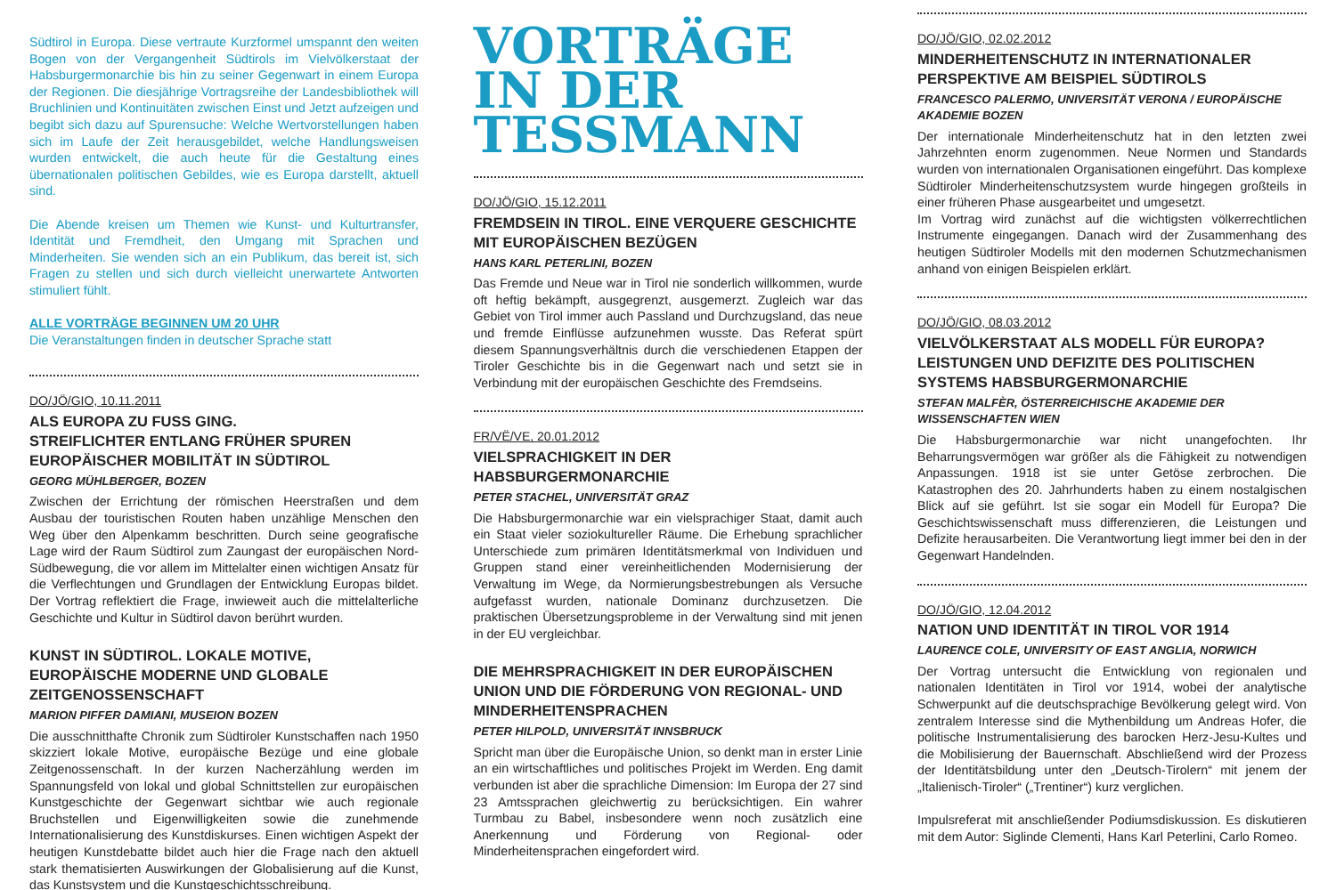Südtirol in Europa. Diese vertraute Kurzformel umspannt den weiten Bogen von der Vergangenheit Südtirols im Vielvölkerstaat der Habsburgermonarchie bis hin zu seiner Gegenwart in einem Europa der Regionen. Die diesjährige Vortragsreihe der Landesbibliothek will Bruchlinien und Kontinuitäten zwischen Einst und Jetzt aufzeigen und begibt sich dazu auf Spurensuche: Welche Wertvorstellungen haben sich im Laufe der Zeit herausgebildet, welche Handlungsweisen wurden entwickelt, die auch heute für die Gestaltung eines übernationalen politischen Gebildes, wie es Europa darstellt, aktuell sind.
Die Abende kreisen um Themen wie Kunst- und Kulturtransfer, Identität und Fremdheit, den Umgang mit Sprachen und Minderheiten. Sie wenden sich an ein Publikum, das bereit ist, sich Fragen zu stellen und sich durch vielleicht unerwartete Antworten stimuliert fühlt.
ALLE VORTRÄGE BEGINNEN UM 20 UHR
Die Veranstaltungen finden in deutscher Sprache statt
DO/JÖ/GIO, 10.11.2011
ALS EUROPA ZU FUSS GING.
STREIFLICHTER ENTLANG FRÜHER SPUREN EUROPÄISCHER MOBILITÄT IN SÜDTIROL
GEORG MÜHLBERGER, BOZEN
Zwischen der Errichtung der römischen Heerstraßen und dem Ausbau der touristischen Routen haben unzählige Menschen den Weg über den Alpenkamm beschritten. Durch seine geografische Lage wird der Raum Südtirol zum Zaungast der europäischen Nord-Südbewegung, die vor allem im Mittelalter einen wichtigen Ansatz für die Verflechtungen und Grundlagen der Entwicklung Europas bildet. Der Vortrag reflektiert die Frage, inwieweit auch die mittelalterliche Geschichte und Kultur in Südtirol davon berührt wurden.
KUNST IN SÜDTIROL. LOKALE MOTIVE, EUROPÄISCHE MODERNE UND GLOBALE ZEITGENOSSENSCHAFT
MARION PIFFER DAMIANI, MUSEION BOZEN
Die ausschnitthafte Chronik zum Südtiroler Kunstschaffen nach 1950 skizziert lokale Motive, europäische Bezüge und eine globale Zeitgenossenschaft. In der kurzen Nacherzählung werden im Spannungsfeld von lokal und global Schnittstellen zur europäischen Kunstgeschichte der Gegenwart sichtbar wie auch regionale Bruchstellen und Eigenwilligkeiten sowie die zunehmende Internationalisierung des Kunstdiskurses. Einen wichtigen Aspekt der heutigen Kunstdebatte bildet auch hier die Frage nach den aktuell stark thematisierten Auswirkungen der Globalisierung auf die Kunst, das Kunstsystem und die Kunstgeschichtsschreibung.
VORTRÄGE
IN DER
TESSMANN
DO/JÖ/GIO, 15.12.2011
FREMDSEIN IN TIROL. EINE VERQUERE GESCHICHTE MIT EUROPÄISCHEN BEZÜGEN
HANS KARL PETERLINI, BOZEN
Das Fremde und Neue war in Tirol nie sonderlich willkommen, wurde oft heftig bekämpft, ausgegrenzt, ausgemerzt. Zugleich war das Gebiet von Tirol immer auch Passland und Durchzugsland, das neue und fremde Einflüsse aufzunehmen wusste. Das Referat spürt diesem Spannungsverhältnis durch die verschiedenen Etappen der Tiroler Geschichte bis in die Gegenwart nach und setzt sie in Verbindung mit der europäischen Geschichte des Fremdseins.
FR/VË/VE, 20.01.2012
VIELSPRACHIGKEIT IN DER HABSBURGERMONARCHIE
PETER STACHEL, UNIVERSITÄT GRAZ
Die Habsburgermonarchie war ein vielsprachiger Staat, damit auch ein Staat vieler soziokultureller Räume. Die Erhebung sprachlicher Unterschiede zum primären Identitätsmerkmal von Individuen und Gruppen stand einer vereinheitlichenden Modernisierung der Verwaltung im Wege, da Normierungsbestrebungen als Versuche aufgefasst wurden, nationale Dominanz durchzusetzen. Die praktischen Übersetzungsprobleme in der Verwaltung sind mit jenen in der EU vergleichbar.
DIE MEHRSPRACHIGKEIT IN DER EUROPÄISCHEN UNION UND DIE FÖRDERUNG VON REGIONAL- UND MINDERHEITENSPRACHEN
PETER HILPOLD, UNIVERSITÄT INNSBRUCK
Spricht man über die Europäische Union, so denkt man in erster Linie an ein wirtschaftliches und politisches Projekt im Werden. Eng damit verbunden ist aber die sprachliche Dimension: Im Europa der 27 sind 23 Amtssprachen gleichwertig zu berücksichtigen. Ein wahrer Turmbau zu Babel, insbesondere wenn noch zusätzlich eine Anerkennung und Förderung von Regional- oder Minderheitensprachen eingefordert wird.
DO/JÖ/GIO, 02.02.2012
MINDERHEITENSCHUTZ IN INTERNATIONALER PERSPEKTIVE AM BEISPIEL SÜDTIROLS
FRANCESCO PALERMO, UNIVERSITÄT VERONA / EUROPÄISCHE AKADEMIE BOZEN
Der internationale Minderheitenschutz hat in den letzten zwei Jahrzehnten enorm zugenommen. Neue Normen und Standards wurden von internationalen Organisationen eingeführt. Das komplexe Südtiroler Minderheitenschutzsystem wurde hingegen großteils in einer früheren Phase ausgearbeitet und umgesetzt.
Im Vortrag wird zunächst auf die wichtigsten völkerrechtlichen Instrumente eingegangen. Danach wird der Zusammenhang des heutigen Südtiroler Modells mit den modernen Schutzmechanismen anhand von einigen Beispielen erklärt.
DO/JÖ/GIO, 08.03.2012
VIELVÖLKERSTAAT ALS MODELL FÜR EUROPA? LEISTUNGEN UND DEFIZITE DES POLITISCHEN SYSTEMS HABSBURGERMONARCHIE
STEFAN MALFÈR, ÖSTERREICHISCHE AKADEMIE DER WISSENSCHAFTEN WIEN
Die Habsburgermonarchie war nicht unangefochten. Ihr Beharrungsvermögen war größer als die Fähigkeit zu notwendigen Anpassungen. 1918 ist sie unter Getöse zerbrochen. Die Katastrophen des 20. Jahrhunderts haben zu einem nostalgischen Blick auf sie geführt. Ist sie sogar ein Modell für Europa? Die Geschichtswissenschaft muss differenzieren, die Leistungen und Defizite herausarbeiten. Die Verantwortung liegt immer bei den in der Gegenwart Handelnden.
DO/JÖ/GIO, 12.04.2012
NATION UND IDENTITÄT IN TIROL VOR 1914
LAURENCE COLE, UNIVERSITY OF EAST ANGLIA, NORWICH
Der Vortrag untersucht die Entwicklung von regionalen und nationalen Identitäten in Tirol vor 1914, wobei der analytische Schwerpunkt auf die deutschsprachige Bevölkerung gelegt wird. Von zentralem Interesse sind die Mythenbildung um Andreas Hofer, die politische Instrumentalisierung des barocken Herz-Jesu-Kultes und die Mobilisierung der Bauernschaft. Abschließend wird der Prozess der Identitätsbildung unter den „Deutsch-Tirolern“ mit jenem der „Italienisch-Tiroler“ („Trentiner“) kurz verglichen.
Impulsreferat mit anschließender Podiumsdiskussion. Es diskutieren mit dem Autor: Siglinde Clementi, Hans Karl Peterlini, Carlo Romeo.